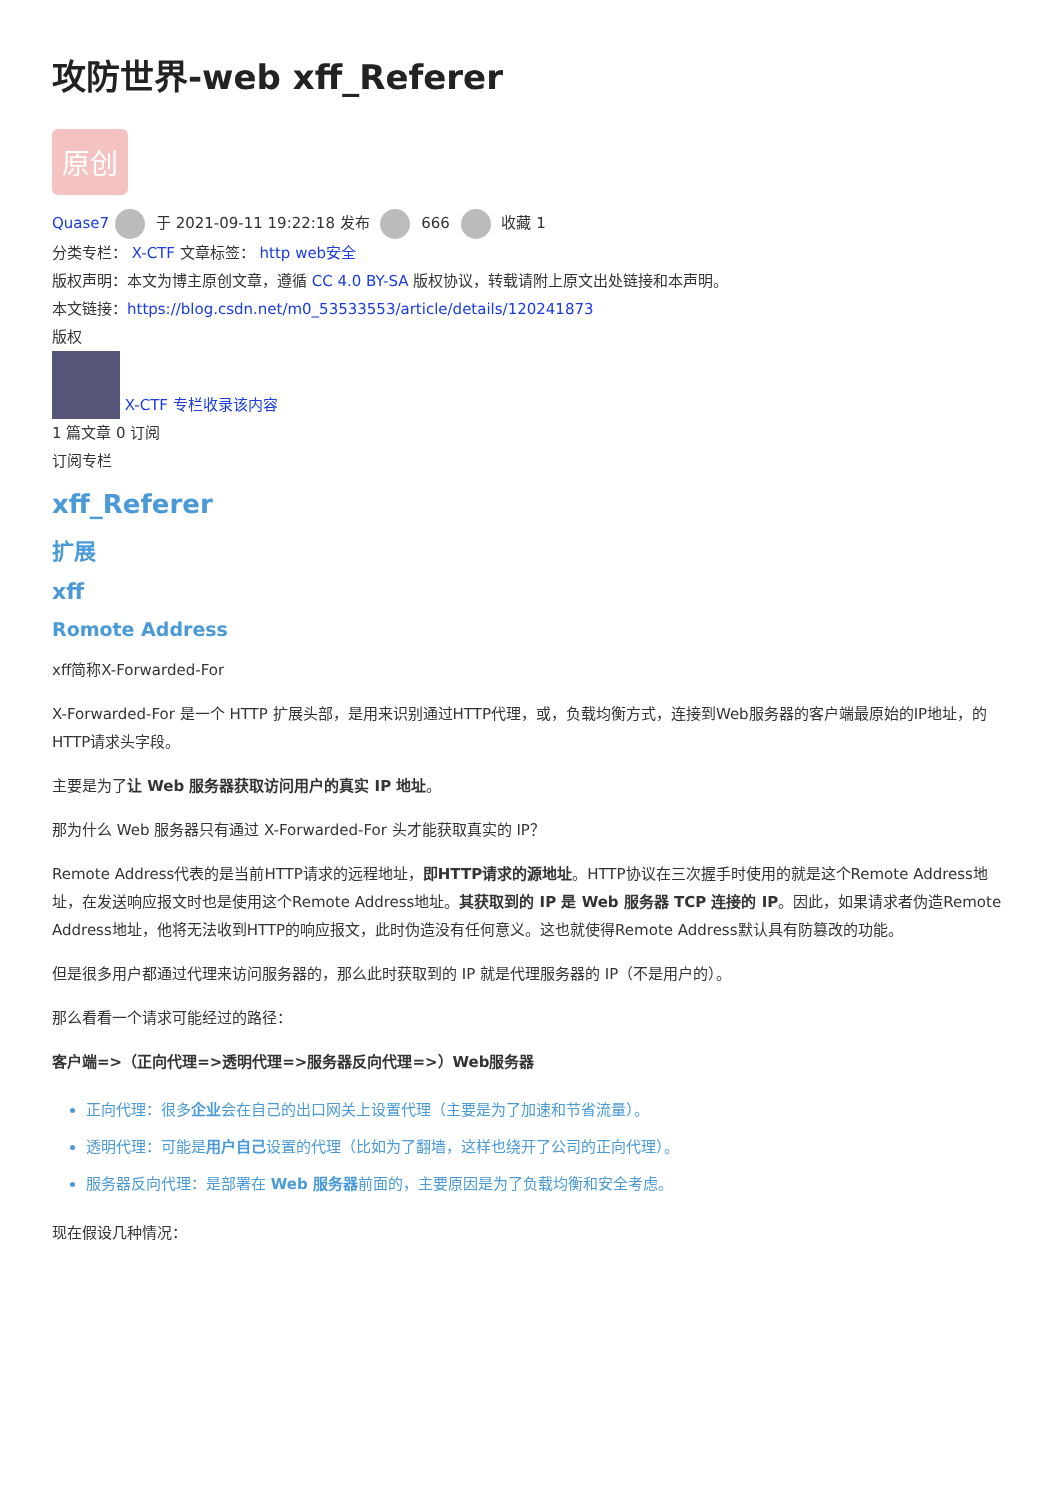攻防世界-web xff_Referer
原创
Quase7 于 2021-09-11 19:22:18 发布 666 收藏 1
分类专栏： X-CTF 文章标签： http web安全
版权声明：本文为博主原创文章，遵循 CC 4.0 BY-SA 版权协议，转载请附上原文出处链接和本声明。
本文链接：https://blog.csdn.net/m0_53533553/article/details/120241873
版权
X-CTF 专栏收录该内容
1 篇文章 0 订阅
订阅专栏
xff_Referer
扩展
xff
Romote Address
xff简称X-Forwarded-For
X-Forwarded-For 是一个 HTTP 扩展头部，是用来识别通过HTTP代理，或，负载均衡方式，连接到Web服务器的客户端最原始的IP地址，的HTTP请求头字段。
主要是为了让 Web 服务器获取访问用户的真实 IP 地址。
那为什么 Web 服务器只有通过 X-Forwarded-For 头才能获取真实的 IP？
Remote Address代表的是当前HTTP请求的远程地址，即HTTP请求的源地址。HTTP协议在三次握手时使用的就是这个Remote Address地址，在发送响应报文时也是使用这个Remote Address地址。其获取到的 IP 是 Web 服务器 TCP 连接的 IP。因此，如果请求者伪造Remote Address地址，他将无法收到HTTP的响应报文，此时伪造没有任何意义。这也就使得Remote Address默认具有防篡改的功能。
但是很多用户都通过代理来访问服务器的，那么此时获取到的 IP 就是代理服务器的 IP（不是用户的）。
那么看看一个请求可能经过的路径：
客户端=>（正向代理=>透明代理=>服务器反向代理=>）Web服务器
正向代理：很多企业会在自己的出口网关上设置代理（主要是为了加速和节省流量）。
透明代理：可能是用户自己设置的代理（比如为了翻墙，这样也绕开了公司的正向代理）。
服务器反向代理：是部署在 Web 服务器前面的，主要原因是为了负载均衡和安全考虑。
现在假设几种情况：